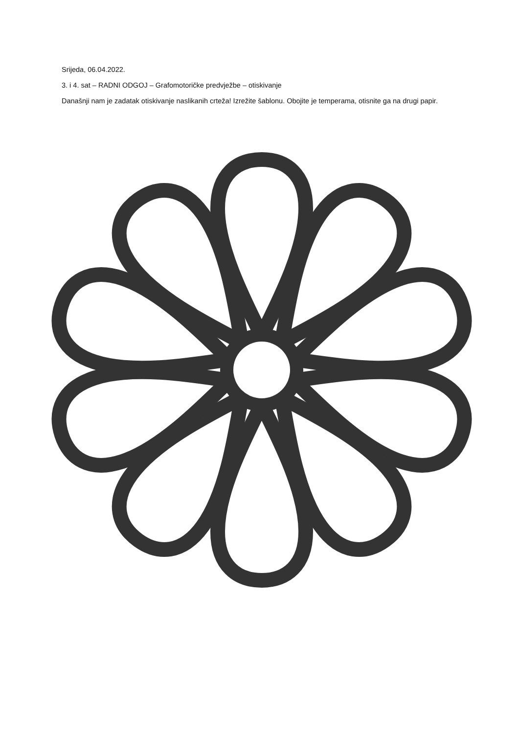Srijeda, 06.04.2022.
3. i 4. sat – RADNI ODGOJ – Grafomotoričke predvježbe – otiskivanje
Današnji nam je zadatak otiskivanje naslikanih crteža! Izrežite šablonu. Obojite je temperama, otisnite ga na drugi papir.